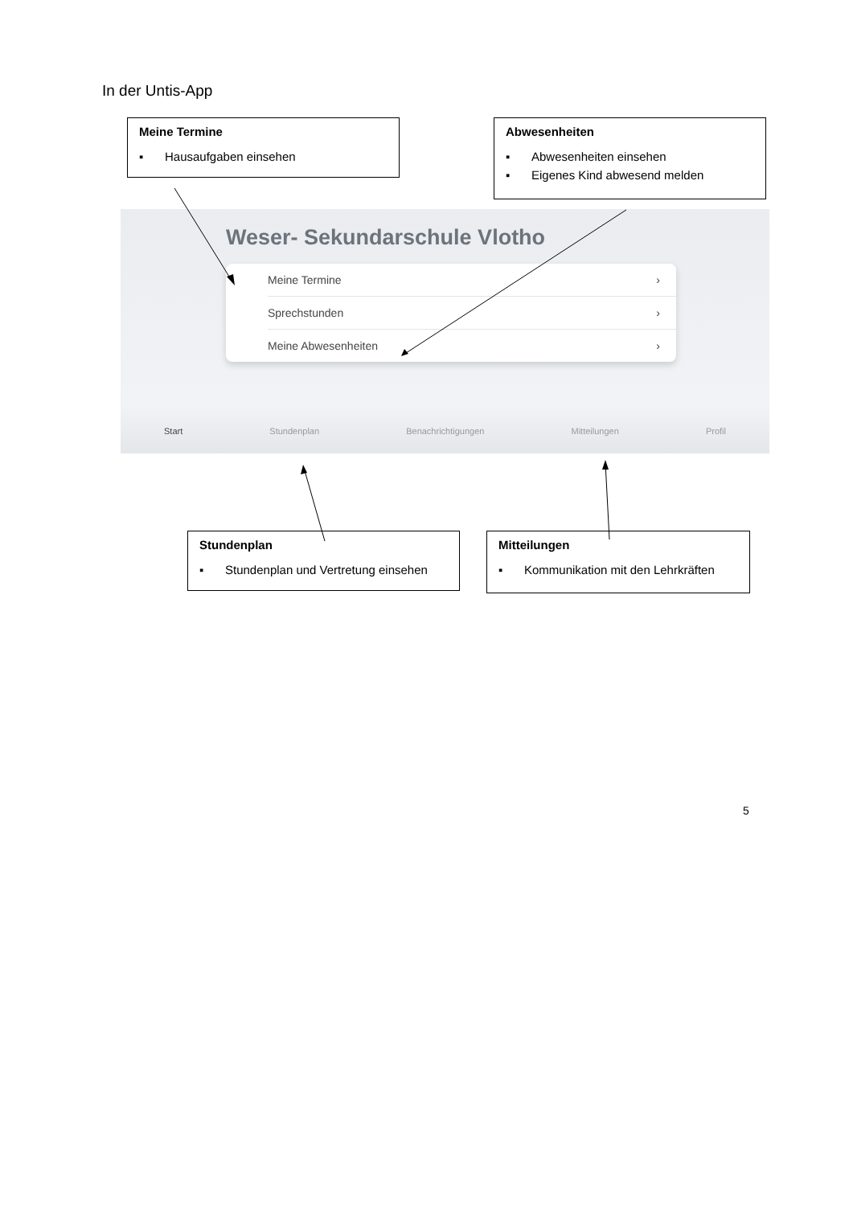In der Untis-App
Meine Termine
▪ Hausaufgaben einsehen
Abwesenheiten
▪ Abwesenheiten einsehen
▪ Eigenes Kind abwesend melden
Weser- Sekundarschule Vlotho
Meine Termine ›
Sprechstunden ›
Meine Abwesenheiten ›
Start Stundenplan Benachrichtigungen Mitteilungen Profil
Stundenplan
▪ Stundenplan und Vertretung einsehen
Mitteilungen
▪ Kommunikation mit den Lehrkräften
5